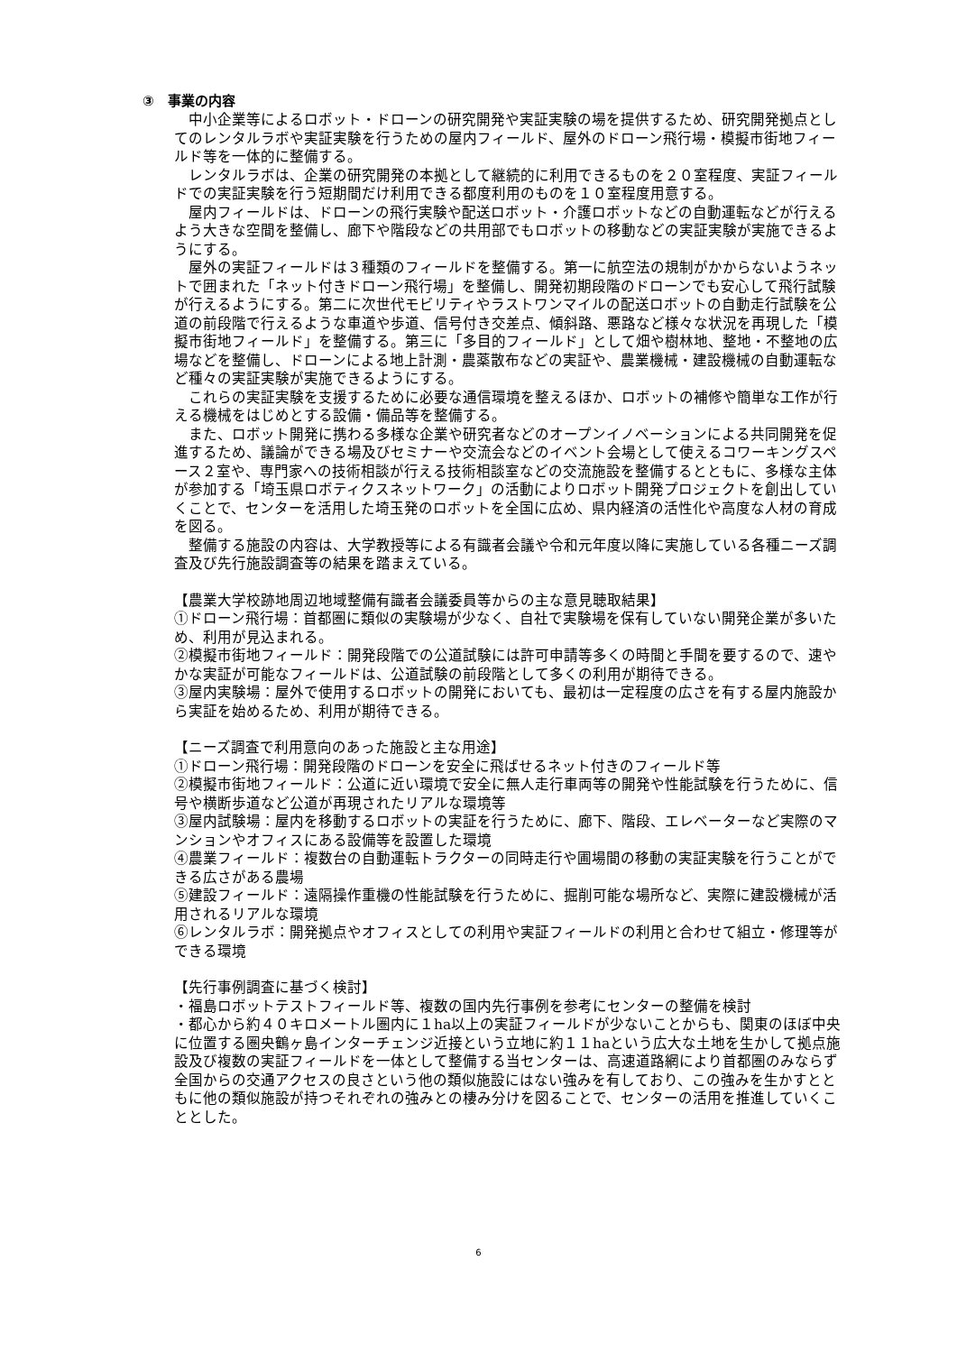③　事業の内容
中小企業等によるロボット・ドローンの研究開発や実証実験の場を提供するため、研究開発拠点としてのレンタルラボや実証実験を行うための屋内フィールド、屋外のドローン飛行場・模擬市街地フィールド等を一体的に整備する。
レンタルラボは、企業の研究開発の本拠として継続的に利用できるものを２０室程度、実証フィールドでの実証実験を行う短期間だけ利用できる都度利用のものを１０室程度用意する。
屋内フィールドは、ドローンの飛行実験や配送ロボット・介護ロボットなどの自動運転などが行えるよう大きな空間を整備し、廊下や階段などの共用部でもロボットの移動などの実証実験が実施できるようにする。
屋外の実証フィールドは３種類のフィールドを整備する。第一に航空法の規制がかからないようネットで囲まれた「ネット付きドローン飛行場」を整備し、開発初期段階のドローンでも安心して飛行試験が行えるようにする。第二に次世代モビリティやラストワンマイルの配送ロボットの自動走行試験を公道の前段階で行えるような車道や歩道、信号付き交差点、傾斜路、悪路など様々な状況を再現した「模擬市街地フィールド」を整備する。第三に「多目的フィールド」として畑や樹林地、整地・不整地の広場などを整備し、ドローンによる地上計測・農薬散布などの実証や、農業機械・建設機械の自動運転など種々の実証実験が実施できるようにする。
これらの実証実験を支援するために必要な通信環境を整えるほか、ロボットの補修や簡単な工作が行える機械をはじめとする設備・備品等を整備する。
また、ロボット開発に携わる多様な企業や研究者などのオープンイノベーションによる共同開発を促進するため、議論ができる場及びセミナーや交流会などのイベント会場として使えるコワーキングスペース２室や、専門家への技術相談が行える技術相談室などの交流施設を整備するとともに、多様な主体が参加する「埼玉県ロボティクスネットワーク」の活動によりロボット開発プロジェクトを創出していくことで、センターを活用した埼玉発のロボットを全国に広め、県内経済の活性化や高度な人材の育成を図る。
整備する施設の内容は、大学教授等による有識者会議や令和元年度以降に実施している各種ニーズ調査及び先行施設調査等の結果を踏まえている。
【農業大学校跡地周辺地域整備有識者会議委員等からの主な意見聴取結果】
①ドローン飛行場：首都圏に類似の実験場が少なく、自社で実験場を保有していない開発企業が多いため、利用が見込まれる。
②模擬市街地フィールド：開発段階での公道試験には許可申請等多くの時間と手間を要するので、速やかな実証が可能なフィールドは、公道試験の前段階として多くの利用が期待できる。
③屋内実験場：屋外で使用するロボットの開発においても、最初は一定程度の広さを有する屋内施設から実証を始めるため、利用が期待できる。
【ニーズ調査で利用意向のあった施設と主な用途】
①ドローン飛行場：開発段階のドローンを安全に飛ばせるネット付きのフィールド等
②模擬市街地フィールド：公道に近い環境で安全に無人走行車両等の開発や性能試験を行うために、信号や横断歩道など公道が再現されたリアルな環境等
③屋内試験場：屋内を移動するロボットの実証を行うために、廊下、階段、エレベーターなど実際のマンションやオフィスにある設備等を設置した環境
④農業フィールド：複数台の自動運転トラクターの同時走行や圃場間の移動の実証実験を行うことができる広さがある農場
⑤建設フィールド：遠隔操作重機の性能試験を行うために、掘削可能な場所など、実際に建設機械が活用されるリアルな環境
⑥レンタルラボ：開発拠点やオフィスとしての利用や実証フィールドの利用と合わせて組立・修理等ができる環境
【先行事例調査に基づく検討】
・福島ロボットテストフィールド等、複数の国内先行事例を参考にセンターの整備を検討
・都心から約４０キロメートル圏内に１ha以上の実証フィールドが少ないことからも、関東のほぼ中央に位置する圏央鶴ヶ島インターチェンジ近接という立地に約１１haという広大な土地を生かして拠点施設及び複数の実証フィールドを一体として整備する当センターは、高速道路網により首都圏のみならず全国からの交通アクセスの良さという他の類似施設にはない強みを有しており、この強みを生かすとともに他の類似施設が持つそれぞれの強みとの棲み分けを図ることで、センターの活用を推進していくこととした。
6